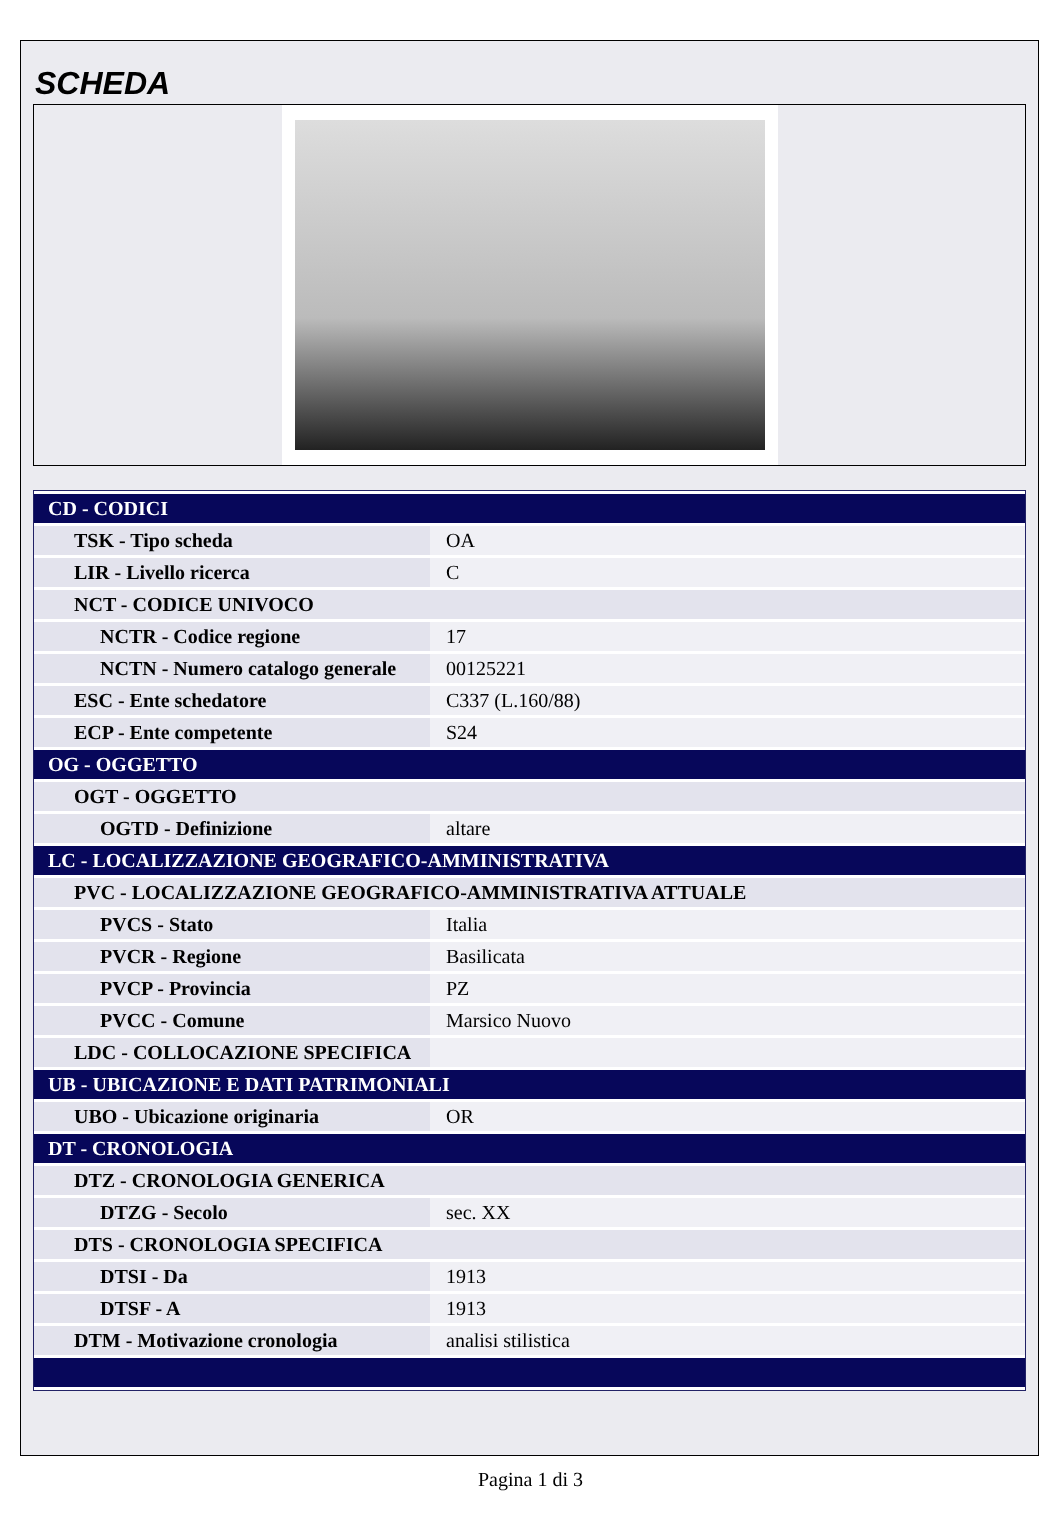SCHEDA
| CD - CODICI | |
| TSK - Tipo scheda | OA |
| LIR - Livello ricerca | C |
| NCT - CODICE UNIVOCO | |
| NCTR - Codice regione | 17 |
| NCTN - Numero catalogo generale | 00125221 |
| ESC - Ente schedatore | C337 (L.160/88) |
| ECP - Ente competente | S24 |
| OG - OGGETTO | |
| OGT - OGGETTO | |
| OGTD - Definizione | altare |
| LC - LOCALIZZAZIONE GEOGRAFICO-AMMINISTRATIVA | |
| PVC - LOCALIZZAZIONE GEOGRAFICO-AMMINISTRATIVA ATTUALE | |
| PVCS - Stato | Italia |
| PVCR - Regione | Basilicata |
| PVCP - Provincia | PZ |
| PVCC - Comune | Marsico Nuovo |
| LDC - COLLOCAZIONE SPECIFICA | |
| UB - UBICAZIONE E DATI PATRIMONIALI | |
| UBO - Ubicazione originaria | OR |
| DT - CRONOLOGIA | |
| DTZ - CRONOLOGIA GENERICA | |
| DTZG - Secolo | sec. XX |
| DTS - CRONOLOGIA SPECIFICA | |
| DTSI - Da | 1913 |
| DTSF - A | 1913 |
| DTM - Motivazione cronologia | analisi stilistica |
Pagina 1 di 3